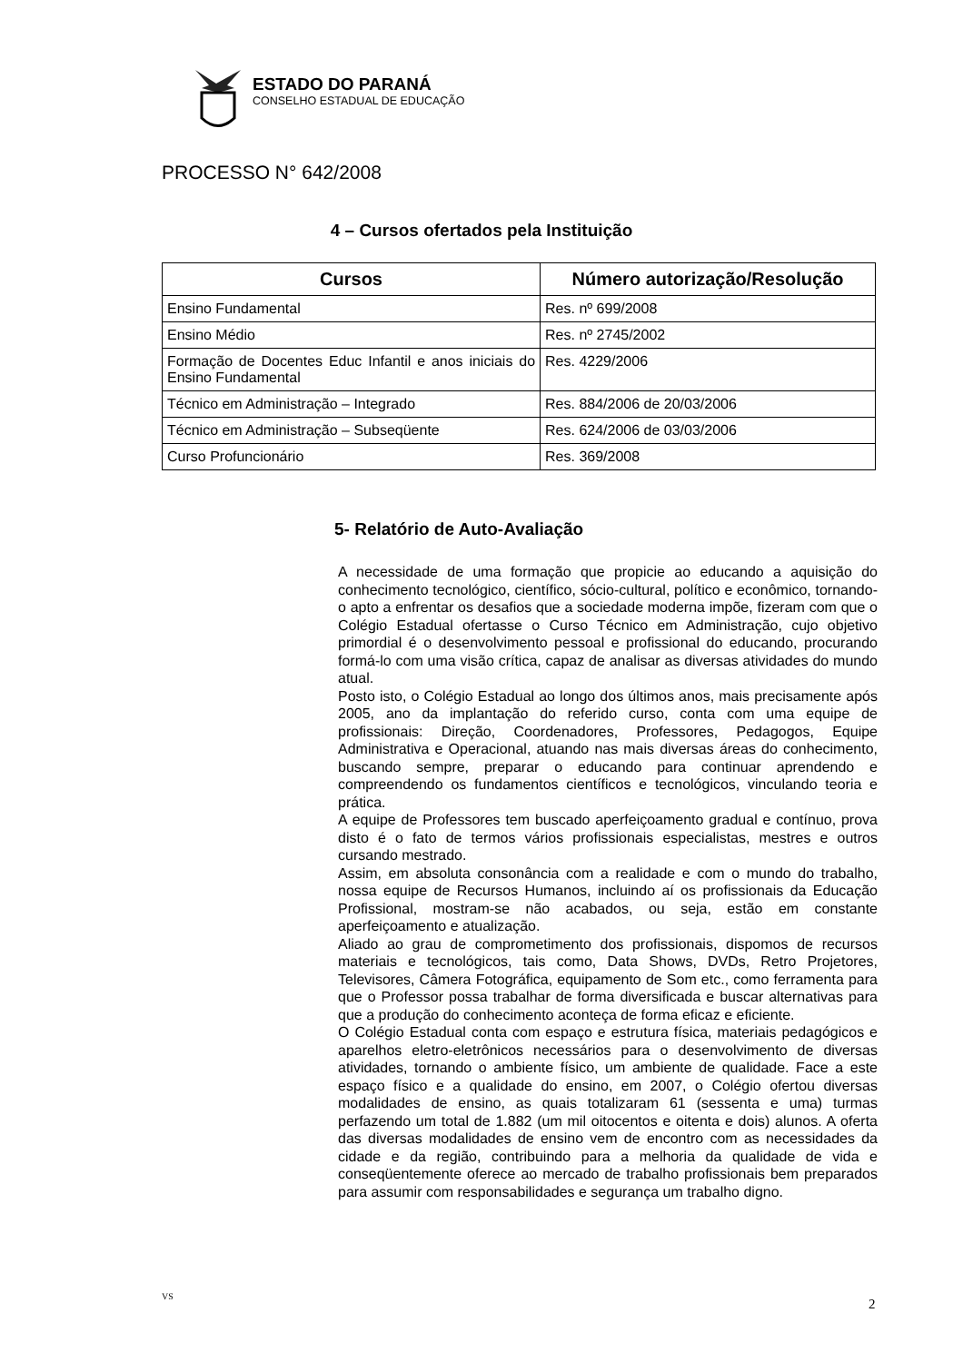ESTADO DO PARANÁ
CONSELHO ESTADUAL DE EDUCAÇÃO
PROCESSO N° 642/2008
4 – Cursos ofertados pela Instituição
| Cursos | Número autorização/Resolução |
| --- | --- |
| Ensino Fundamental | Res. nº 699/2008 |
| Ensino Médio | Res. nº 2745/2002 |
| Formação de Docentes Educ Infantil e anos iniciais do Ensino Fundamental | Res. 4229/2006 |
| Técnico em Administração – Integrado | Res. 884/2006 de 20/03/2006 |
| Técnico em Administração – Subseqüente | Res. 624/2006 de 03/03/2006 |
| Curso Profuncionário | Res. 369/2008 |
5- Relatório de Auto-Avaliação
A necessidade de uma formação que propicie ao educando a aquisição do conhecimento tecnológico, científico, sócio-cultural, político e econômico, tornando-o apto a enfrentar os desafios que a sociedade moderna impõe, fizeram com que o Colégio Estadual ofertasse o Curso Técnico em Administração, cujo objetivo primordial é o desenvolvimento pessoal e profissional do educando, procurando formá-lo com uma visão crítica, capaz de analisar as diversas atividades do mundo atual.
Posto isto, o Colégio Estadual ao longo dos últimos anos, mais precisamente após 2005, ano da implantação do referido curso, conta com uma equipe de profissionais: Direção, Coordenadores, Professores, Pedagogos, Equipe Administrativa e Operacional, atuando nas mais diversas áreas do conhecimento, buscando sempre, preparar o educando para continuar aprendendo e compreendendo os fundamentos científicos e tecnológicos, vinculando teoria e prática.
A equipe de Professores tem buscado aperfeiçoamento gradual e contínuo, prova disto é o fato de termos vários profissionais especialistas, mestres e outros cursando mestrado.
Assim, em absoluta consonância com a realidade e com o mundo do trabalho, nossa equipe de Recursos Humanos, incluindo aí os profissionais da Educação Profissional, mostram-se não acabados, ou seja, estão em constante aperfeiçoamento e atualização.
Aliado ao grau de comprometimento dos profissionais, dispomos de recursos materiais e tecnológicos, tais como, Data Shows, DVDs, Retro Projetores, Televisores, Câmera Fotográfica, equipamento de Som etc., como ferramenta para que o Professor possa trabalhar de forma diversificada e buscar alternativas para que a produção do conhecimento aconteça de forma eficaz e eficiente.
O Colégio Estadual conta com espaço e estrutura física, materiais pedagógicos e aparelhos eletro-eletrônicos necessários para o desenvolvimento de diversas atividades, tornando o ambiente físico, um ambiente de qualidade. Face a este espaço físico e a qualidade do ensino, em 2007, o Colégio ofertou diversas modalidades de ensino, as quais totalizaram 61 (sessenta e uma) turmas perfazendo um total de 1.882 (um mil oitocentos e oitenta e dois) alunos. A oferta das diversas modalidades de ensino vem de encontro com as necessidades da cidade e da região, contribuindo para a melhoria da qualidade de vida e conseqüentemente oferece ao mercado de trabalho profissionais bem preparados para assumir com responsabilidades e segurança um trabalho digno.
VS
2